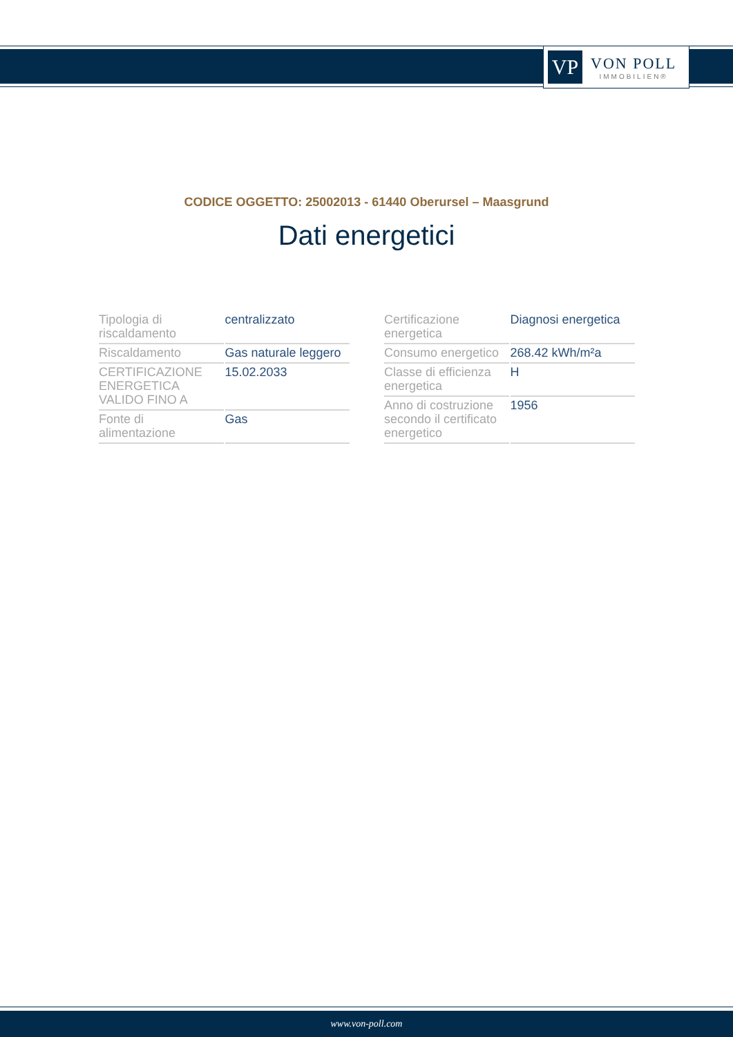VP
VON POLL
IMMOBILIEN®
CODICE OGGETTO: 25002013 - 61440 Oberursel – Maasgrund
Dati energetici
| Tipologia di riscaldamento | centralizzato |
| Riscaldamento | Gas naturale leggero |
| CERTIFICAZIONE ENERGETICA VALIDO FINO A | 15.02.2033 |
| Fonte di alimentazione | Gas |
| Certificazione energetica | Diagnosi energetica |
| Consumo energetico | 268.42 kWh/m²a |
| Classe di efficienza energetica | H |
| Anno di costruzione secondo il certificato energetico | 1956 |
www.von-poll.com